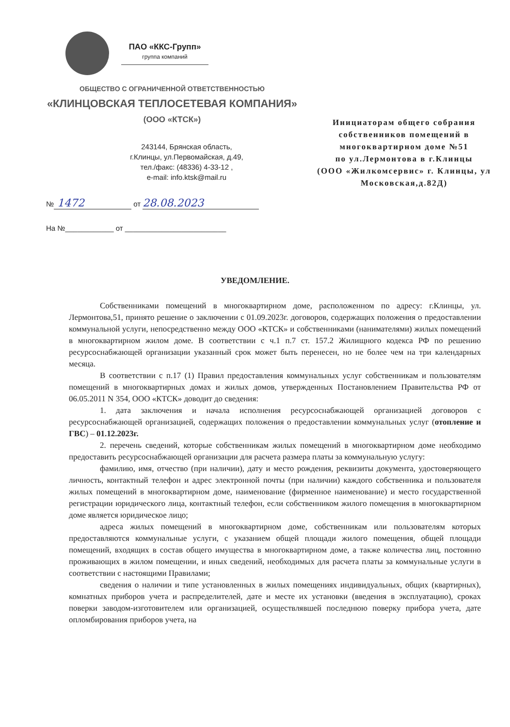ПАО «ККС-Групп»
группа компаний
ОБЩЕСТВО С ОГРАНИЧЕННОЙ ОТВЕТСТВЕННОСТЬЮ
«КЛИНЦОВСКАЯ ТЕПЛОСЕТЕВАЯ КОМПАНИЯ»
(ООО «КТСК»)
243144, Брянская область,
г.Клинцы, ул.Первомайская, д.49,
тел./факс: (48336) 4-33-12 ,
e-mail: info.ktsk@mail.ru
№ 1472 от 28.08.2023
На №____________ от _________________________
Инициаторам общего собрания
собственников помещений в
многоквартирном доме №51
по ул.Лермонтова в г.Клинцы
(ООО «Жилкомсервис» г. Клинцы, ул
Московская,д.82Д)
УВЕДОМЛЕНИЕ.
Собственниками помещений в многоквартирном доме, расположенном по адресу: г.Клинцы, ул. Лермонтова,51, принято решение о заключении с 01.09.2023г. договоров, содержащих положения о предоставлении коммунальной услуги, непосредственно между ООО «КТСК» и собственниками (нанимателями) жилых помещений в многоквартирном жилом доме. В соответствии с ч.1 п.7 ст. 157.2 Жилищного кодекса РФ по решению ресурсоснабжающей организации указанный срок может быть перенесен, но не более чем на три календарных месяца.
В соответствии с п.17 (1) Правил предоставления коммунальных услуг собственникам и пользователям помещений в многоквартирных домах и жилых домов, утвержденных Постановлением Правительства РФ от 06.05.2011 N 354, ООО «КТСК» доводит до сведения:
1. дата заключения и начала исполнения ресурсоснабжающей организацией договоров с ресурсоснабжающей организацией, содержащих положения о предоставлении коммунальных услуг (отопление и ГВС) – 01.12.2023г.
2. перечень сведений, которые собственникам жилых помещений в многоквартирном доме необходимо предоставить ресурсоснабжающей организации для расчета размера платы за коммунальную услугу:
фамилию, имя, отчество (при наличии), дату и место рождения, реквизиты документа, удостоверяющего личность, контактный телефон и адрес электронной почты (при наличии) каждого собственника и пользователя жилых помещений в многоквартирном доме, наименование (фирменное наименование) и место государственной регистрации юридического лица, контактный телефон, если собственником жилого помещения в многоквартирном доме является юридическое лицо;
адреса жилых помещений в многоквартирном доме, собственникам или пользователям которых предоставляются коммунальные услуги, с указанием общей площади жилого помещения, общей площади помещений, входящих в состав общего имущества в многоквартирном доме, а также количества лиц, постоянно проживающих в жилом помещении, и иных сведений, необходимых для расчета платы за коммунальные услуги в соответствии с настоящими Правилами;
сведения о наличии и типе установленных в жилых помещениях индивидуальных, общих (квартирных), комнатных приборов учета и распределителей, дате и месте их установки (введения в эксплуатацию), сроках поверки заводом-изготовителем или организацией, осуществлявшей последнюю поверку прибора учета, дате опломбирования приборов учета, на